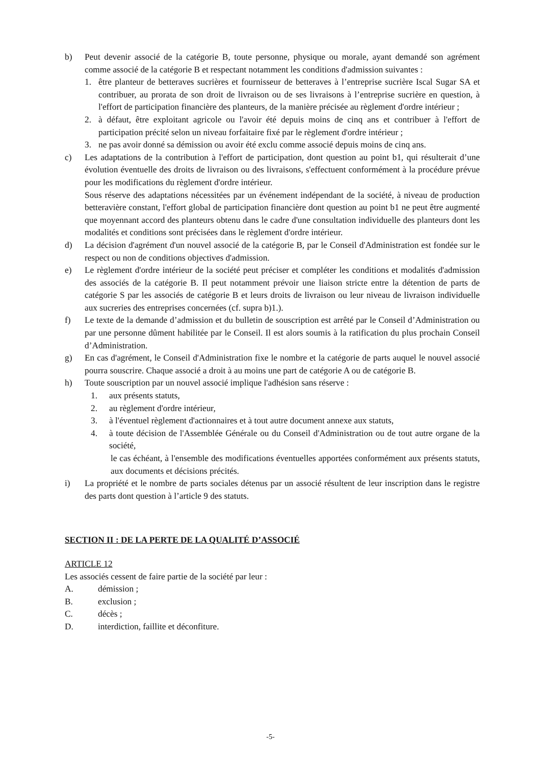b) Peut devenir associé de la catégorie B, toute personne, physique ou morale, ayant demandé son agrément comme associé de la catégorie B et respectant notamment les conditions d'admission suivantes :
1. être planteur de betteraves sucrières et fournisseur de betteraves à l’entreprise sucrière Iscal Sugar SA et contribuer, au prorata de son droit de livraison ou de ses livraisons à l’entreprise sucrière en question, à l'effort de participation financière des planteurs, de la manière précisée au règlement d'ordre intérieur ;
2. à défaut, être exploitant agricole ou l'avoir été depuis moins de cinq ans et contribuer à l'effort de participation précité selon un niveau forfaitaire fixé par le règlement d'ordre intérieur ;
3. ne pas avoir donné sa démission ou avoir été exclu comme associé depuis moins de cinq ans.
c) Les adaptations de la contribution à l'effort de participation, dont question au point b1, qui résulterait d’une évolution éventuelle des droits de livraison ou des livraisons, s'effectuent conformément à la procédure prévue pour les modifications du règlement d'ordre intérieur.
Sous réserve des adaptations nécessitées par un événement indépendant de la société, à niveau de production betteravière constant, l'effort global de participation financière dont question au point b1 ne peut être augmenté que moyennant accord des planteurs obtenu dans le cadre d'une consultation individuelle des planteurs dont les modalités et conditions sont précisées dans le règlement d'ordre intérieur.
d) La décision d'agrément d'un nouvel associé de la catégorie B, par le Conseil d'Administration est fondée sur le respect ou non de conditions objectives d'admission.
e) Le règlement d'ordre intérieur de la société peut préciser et compléter les conditions et modalités d'admission des associés de la catégorie B. Il peut notamment prévoir une liaison stricte entre la détention de parts de catégorie S par les associés de catégorie B et leurs droits de livraison ou leur niveau de livraison individuelle aux sucreries des entreprises concernées (cf. supra b)1.).
f) Le texte de la demande d’admission et du bulletin de souscription est arrêté par le Conseil d’Administration ou par une personne dûment habilitée par le Conseil. Il est alors soumis à la ratification du plus prochain Conseil d’Administration.
g) En cas d'agrément, le Conseil d'Administration fixe le nombre et la catégorie de parts auquel le nouvel associé pourra souscrire. Chaque associé a droit à au moins une part de catégorie A ou de catégorie B.
h) Toute souscription par un nouvel associé implique l'adhésion sans réserve :
1. aux présents statuts,
2. au règlement d'ordre intérieur,
3. à l'éventuel règlement d'actionnaires et à tout autre document annexe aux statuts,
4. à toute décision de l'Assemblée Générale ou du Conseil d'Administration ou de tout autre organe de la société,
le cas échéant, à l'ensemble des modifications éventuelles apportées conformément aux présents statuts, aux documents et décisions précités.
i) La propriété et le nombre de parts sociales détenus par un associé résultent de leur inscription dans le registre des parts dont question à l’article 9 des statuts.
SECTION II : DE LA PERTE DE LA QUALITÉ D’ASSOCIÉ
ARTICLE 12
Les associés cessent de faire partie de la société par leur :
A. démission ;
B. exclusion ;
C. décès ;
D. interdiction, faillite et déconfiture.
-5-